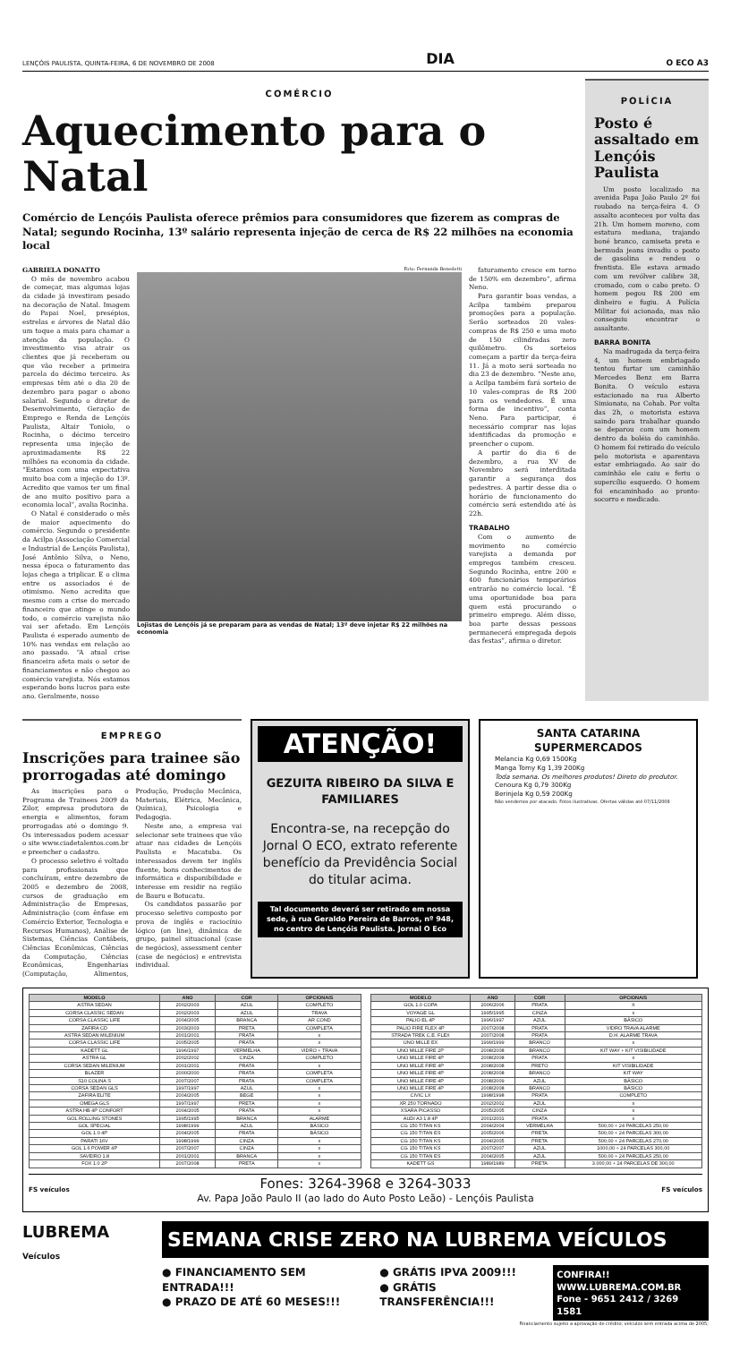LENÇÓIS PAULISTA, QUINTA-FEIRA, 6 DE NOVEMBRO DE 2008 DIA O ECO A3
COMÉRCIO
Aquecimento para o Natal
Comércio de Lençóis Paulista oferece prêmios para consumidores que fizerem as compras de Natal; segundo Rocinha, 13º salário representa injeção de cerca de R$ 22 milhões na economia local
GABRIELA DONATTO
O mês de novembro acabou de começar, mas algumas lojas da cidade já investiram pesado na decoração de Natal. Imagem do Papai Noel, presépios, estrelas e árvores de Natal dão um toque a mais para chamar a atenção da população. O investimento visa atrair os clientes que já receberam ou que vão receber a primeira parcela do décimo terceiro. As empresas têm até o dia 20 de dezembro para pagar o abono salarial. Segundo o diretor de Desenvolvimento, Geração de Emprego e Renda de Lençóis Paulista, Altair Toniolo, o Rocinha, o décimo terceiro representa uma injeção de aproximadamente R$ 22 milhões na economia da cidade. “Estamos com uma expectativa muito boa com a injeção do 13º. Acredito que vamos ter um final de ano muito positivo para a economia local”, avalia Rocinha.
O Natal é considerado o mês de maior aquecimento do comércio. Segundo o presidente da Acilpa (Associação Comercial e Industrial de Lençóis Paulista), José Antônio Silva, o Neno, nessa época o faturamento das lojas chega a triplicar. E o clima entre os associados é de otimismo. Neno acredita que mesmo com a crise do mercado financeiro que atinge o mundo todo, o comércio varejista não vai ser afetado. Em Lençóis Paulista é esperado aumento de 10% nas vendas em relação ao ano passado. “A atual crise financeira afeta mais o setor de financiamentos e não chegou ao comércio varejista. Nós estamos esperando bons lucros para este ano. Geralmente, nosso
Foto: Fernanda Benedetti
Lojistas de Lençóis já se preparam para as vendas de Natal; 13º deve injetar R$ 22 milhões na economia
faturamento cresce em torno de 150% em dezembro”, afirma Neno.
Para garantir boas vendas, a Acilpa também preparou promoções para a população. Serão sorteados 20 vales-compras de R$ 250 e uma moto de 150 cilindradas zero quilômetro. Os sorteios começam a partir da terça-feira 11. Já a moto será sorteada no dia 23 de dezembro. “Neste ano, a Acilpa também fará sorteio de 10 vales-compras de R$ 200 para os vendedores. É uma forma de incentivo”, conta Neno. Para participar, é necessário comprar nas lojas identificadas da promoção e preencher o cupom.
A partir do dia 6 de dezembro, a rua XV de Novembro será interditada garantir a segurança dos pedestres. A partir desse dia o horário de funcionamento do comércio será estendido até às 22h.
TRABALHO
Com o aumento de movimento no comércio varejista a demanda por empregos também cresceu. Segundo Rocinha, entre 200 e 400 funcionários temporários entrarão no comércio local. “É uma oportunidade boa para quem está procurando o primeiro emprego. Além disso, boa parte dessas pessoas permanecerá empregada depois das festas”, afirma o diretor.
POLÍCIA
Posto é assaltado em Lençóis Paulista
Um posto localizado na avenida Papa João Paulo 2º foi roubado na terça-feira 4. O assalto aconteceu por volta das 21h. Um homem moreno, com estatura mediana, trajando boné branco, camiseta preta e bermuda jeans invadiu o posto de gasolina e rendeu o frentista. Ele estava armado com um revólver calibre 38, cromado, com o cabo preto. O homem pegou R$ 200 em dinheiro e fugiu. A Polícia Militar foi acionada, mas não conseguiu encontrar o assaltante.
BARRA BONITA
Na madrugada da terça-feira 4, um homem embriagado tentou furtar um caminhão Mercedes Benz em Barra Bonita. O veículo estava estacionado na rua Alberto Simionato, na Cohab. Por volta das 2h, o motorista estava saindo para trabalhar quando se deparou com um homem dentro da boléia do caminhão. O homem foi retirado do veículo pelo motorista e aparentava estar embriagado. Ao sair do caminhão ele caiu e feriu o supercílio esquerdo. O homem foi encaminhado ao pronto-socorro e medicado.
EMPREGO
Inscrições para trainee são prorrogadas até domingo
As inscrições para o Programa de Trainees 2009 da Zilor, empresa produtora de energia e alimentos, foram prorrogadas até o domingo 9. Os interessados podem acessar o site www.ciadetalentos.com.br e preencher o cadastro.
O processo seletivo é voltado para profissionais que concluíram, entre dezembro de 2005 e dezembro de 2008, cursos de graduação em Administração de Empresas, Administração (com ênfase em Comércio Exterior, Tecnologia e Recursos Humanos), Análise de Sistemas, Ciências Contábeis, Ciências Econômicas, Ciências da Computação, Ciências Econômicas, Engenharias (Computação, Alimentos, Produção, Produção Mecânica, Materiais, Elétrica, Mecânica, Química), Psicologia e Pedagogia.
Neste ano, a empresa vai selecionar sete trainees que vão atuar nas cidades de Lençóis Paulista e Macatuba. Os interessados devem ter inglês fluente, bons conhecimentos de informática e disponibilidade e interesse em residir na região de Bauru e Botucatu.
Os candidatos passarão por processo seletivo composto por prova de inglês e raciocínio lógico (on line), dinâmica de grupo, painel situacional (case de negócios), assessment center (case de negócios) e entrevista individual.
ATENÇÃO!
GEZUITA RIBEIRO DA SILVA E FAMILIARES
Encontra-se, na recepção do Jornal O ECO, extrato referente benefício da Previdência Social do titular acima.
Tal documento deverá ser retirado em nossa sede, à rua Geraldo Pereira de Barros, nº 948, no centro de Lençóis Paulista. Jornal O Eco
SANTA CATARINA
SUPERMERCADOS
Melancia Kg 0,69 1500Kg
Manga Tomy Kg 1,39 200Kg
Toda semana. Os melhores produtos! Direto do produtor.
Cenoura Kg 0,79 300Kg
Berinjela Kg 0,59 200Kg
Não vendemos por atacado. Fotos ilustrativas. Ofertas válidas até 07/11/2008
| MODELO | ANO | COR | OPCIONAIS |
| --- | --- | --- | --- |
| ASTRA SEDAN | 2002/2003 | AZUL | COMPLETO |
| CORSA CLASSIC SEDAN | 2002/2003 | AZUL | TRAVA |
| CORSA CLASSIC LIFE | 2004/2005 | BRANCA | AR COND |
| ZAFIRA CD | 2003/2003 | PRETA | COMPLETA |
| ASTRA SEDAN MILENIUM | 2001/2001 | PRATA | x |
| CORSA CLASSIC LIFE | 2005/2005 | PRATA | x |
| KADETT GL | 1996/1997 | VERMELHA | VIDRO + TRAVA |
| ASTRA GL | 2002/2002 | CINZA | COMPLETO |
| CORSA SEDAN MILENIUM | 2001/2001 | PRATA | x |
| BLAZER | 2000/2000 | PRATA | COMPLETA |
| S10 COLINA S | 2007/2007 | PRATA | COMPLETA |
| CORSA SEDAN GLS | 1997/1997 | AZUL | x |
| ZAFIRA ELITE | 2004/2005 | BEGE | x |
| OMEGA GLS | 1997/1997 | PRETA | x |
| ASTRA HB 4P CONFORT | 2004/2005 | PRATA | x |
| GOL ROLLING STONES | 1995/1995 | BRANCA | ALARME |
| GOL SPECIAL | 1998/1999 | AZUL | BÁSICO |
| GOL 1.0 4P | 2004/2005 | PRATA | BÁSICO |
| PARATI 16V | 1998/1999 | CINZA | x |
| GOL 1.6 POWER 4P | 2007/2007 | CINZA | x |
| SAVEIRO 1.8 | 2001/2001 | BRANCA | x |
| FOX 1.0 2P | 2007/2008 | PRETA | x |
| MODELO | ANO | COR | OPCIONAIS |
| --- | --- | --- | --- |
| GOL 1.0 COPA | 2006/2006 | PRATA | X |
| VOYAGE GL | 1995/1995 | CINZA | x |
| PALIO EL 4P | 1996/1997 | AZUL | BÁSICO |
| PALIO FIRE FLEX 4P | 2007/2008 | PRATA | VIDRO TRAVA ALARME |
| STRADA TREK C.E. FLEX | 2007/2008 | PRATA | D.H. ALARME TRAVA |
| UNO MILLE EX | 1999/1999 | BRANCO | x |
| UNO MILLE FIRE 2P | 2008/2008 | BRANCO | KIT WAY + KIT VISIBILIDADE |
| UNO MILLE FIRE 4P | 2008/2008 | PRATA | x |
| UNO MILLE FIRE 4P | 2008/2008 | PRETO | KIT VISIBILIDADE |
| UNO MILLE FIRE 4P | 2008/2008 | BRANCO | KIT WAY |
| UNO MILLE FIRE 4P | 2008/2009 | AZUL | BÁSICO |
| UNO MILLE FIRE 4P | 2008/2008 | BRANCO | BÁSICO |
| CIVIC LX | 1998/1998 | PRATA | COMPLETO |
| XR 250 TORNADO | 2002/2002 | AZUL | x |
| XSARA PICASSO | 2005/2005 | CINZA | x |
| AUDI A3 1.8 4P | 2001/2001 | PRATA | x |
| CG 150 TITAN KS | 2004/2004 | VERMELHA | 500,00 + 24 PARCELAS 250,00 |
| CG 150 TITAN ES | 2005/2006 | PRETA | 500,00 + 24 PARCELAS 300,00 |
| CG 150 TITAN KS | 2004/2005 | PRETA | 500,00 + 24 PARCELAS 270,00 |
| CG 150 TITAN KS | 2007/2007 | AZUL | 1000,00 + 24 PARCELAS 300,00 |
| CG 150 TITAN ES | 2004/2005 | AZUL | 500,00 + 24 PARCELAS 250,00 |
| KADETT GS | 1989/1989 | PRETA | 3.000,00 + 24 PARCELAS DE 300,00 |
FS veículos
Fones: 3264-3968 e 3264-3033
Av. Papa João Paulo II (ao lado do Auto Posto Leão) - Lençóis Paulista
FS veículos
LUBREMA
Veículos
SEMANA CRISE ZERO NA LUBREMA VEÍCULOS
● FINANCIAMENTO SEM ENTRADA!!!
● PRAZO DE ATÉ 60 MESES!!!
● GRÁTIS IPVA 2009!!!
● GRÁTIS TRANSFERÊNCIA!!!
CONFIRA!!
WWW.LUBREMA.COM.BR
Fone - 9651 2412 / 3269 1581
Financiamento sujeito a aprovação de crédito; veículos sem entrada acima de 2005;